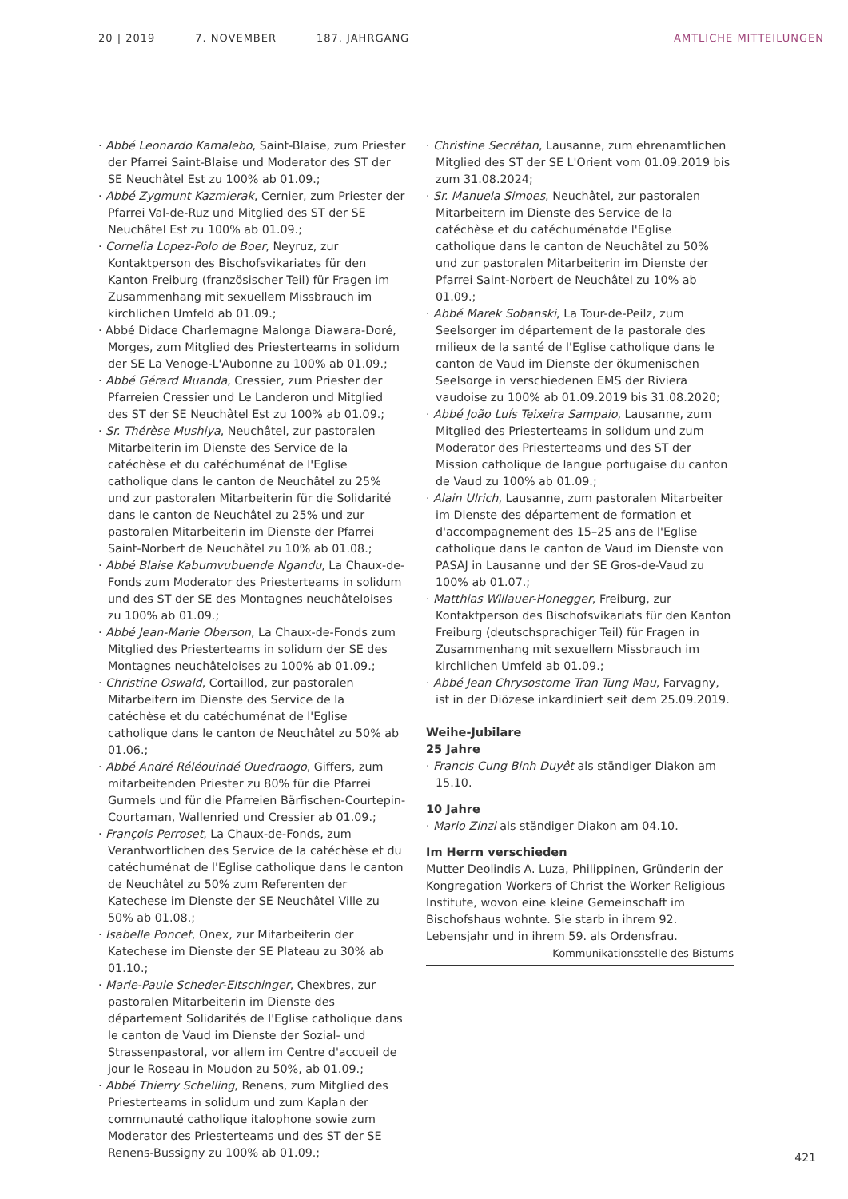20 | 2019 7. NOVEMBER 187. JAHRGANG AMTLICHE MITTEILUNGEN
· Abbé Leonardo Kamalebo, Saint-Blaise, zum Priester der Pfarrei Saint-Blaise und Moderator des ST der SE Neuchâtel Est zu 100% ab 01.09.;
· Abbé Zygmunt Kazmierak, Cernier, zum Priester der Pfarrei Val-de-Ruz und Mitglied des ST der SE Neuchâtel Est zu 100% ab 01.09.;
· Cornelia Lopez-Polo de Boer, Neyruz, zur Kontaktperson des Bischofsvikariates für den Kanton Freiburg (französischer Teil) für Fragen im Zusammenhang mit sexuellem Missbrauch im kirchlichen Umfeld ab 01.09.;
· Abbé Didace Charlemagne Malonga Diawara-Doré, Morges, zum Mitglied des Priesterteams in solidum der SE La Venoge-L'Aubonne zu 100% ab 01.09.;
· Abbé Gérard Muanda, Cressier, zum Priester der Pfarreien Cressier und Le Landeron und Mitglied des ST der SE Neuchâtel Est zu 100% ab 01.09.;
· Sr. Thérèse Mushiya, Neuchâtel, zur pastoralen Mitarbeiterin im Dienste des Service de la catéchèse et du catéchuménat de l'Eglise catholique dans le canton de Neuchâtel zu 25% und zur pastoralen Mitarbeiterin für die Solidarité dans le canton de Neuchâtel zu 25% und zur pastoralen Mitarbeiterin im Dienste der Pfarrei Saint-Norbert de Neuchâtel zu 10% ab 01.08.;
· Abbé Blaise Kabumvubuende Ngandu, La Chaux-de-Fonds zum Moderator des Priesterteams in solidum und des ST der SE des Montagnes neuchâteloises zu 100% ab 01.09.;
· Abbé Jean-Marie Oberson, La Chaux-de-Fonds zum Mitglied des Priesterteams in solidum der SE des Montagnes neuchâteloises zu 100% ab 01.09.;
· Christine Oswald, Cortaillod, zur pastoralen Mitarbeitern im Dienste des Service de la catéchèse et du catéchuménat de l'Eglise catholique dans le canton de Neuchâtel zu 50% ab 01.06.;
· Abbé André Rélé­ouindé Ouedraogo, Giffers, zum mitarbeitenden Priester zu 80% für die Pfarrei Gurmels und für die Pfarreien Bärfischen-Courtepin-Courtaman, Wallenried und Cressier ab 01.09.;
· François Perroset, La Chaux-de-Fonds, zum Verantwortlichen des Service de la catéchèse et du catéchuménat de l'Eglise catholique dans le canton de Neuchâtel zu 50% zum Referenten der Katechese im Dienste der SE Neuchâtel Ville zu 50% ab 01.08.;
· Isabelle Poncet, Onex, zur Mitarbeiterin der Katechese im Dienste der SE Plateau zu 30% ab 01.10.;
· Marie-Paule Scheder-Eltschinger, Chexbres, zur pastoralen Mitarbeiterin im Dienste des département Solidarités de l'Eglise catholique dans le canton de Vaud im Dienste der Sozial- und Strassenpastoral, vor allem im Centre d'accueil de jour le Roseau in Moudon zu 50%, ab 01.09.;
· Abbé Thierry Schelling, Renens, zum Mitglied des Priesterteams in solidum und zum Kaplan der communauté catholique italophone sowie zum Moderator des Priesterteams und des ST der SE Renens-Bussigny zu 100% ab 01.09.;
· Christine Secrétan, Lausanne, zum ehrenamtlichen Mitglied des ST der SE L'Orient vom 01.09.2019 bis zum 31.08.2024;
· Sr. Manuela Simoes, Neuchâtel, zur pastoralen Mitarbeitern im Dienste des Service de la catéchèse et du catéchuménatde l'Eglise catholique dans le canton de Neuchâtel zu 50% und zur pastoralen Mitarbeiterin im Dienste der Pfarrei Saint-Norbert de Neuchâtel zu 10% ab 01.09.;
· Abbé Marek Sobanski, La Tour-de-Peilz, zum Seelsorger im département de la pastorale des milieux de la santé de l'Eglise catholique dans le canton de Vaud im Dienste der ökumenischen Seelsorge in verschiedenen EMS der Riviera vaudoise zu 100% ab 01.09.2019 bis 31.08.2020;
· Abbé João Luís Teixeira Sampaio, Lausanne, zum Mitglied des Priesterteams in solidum und zum Moderator des Priesterteams und des ST der Mission catholique de langue portugaise du canton de Vaud zu 100% ab 01.09.;
· Alain Ulrich, Lausanne, zum pastoralen Mitarbeiter im Dienste des département de formation et d'accompagnement des 15–25 ans de l'Eglise catholique dans le canton de Vaud im Dienste von PASAJ in Lausanne und der SE Gros-de-Vaud zu 100% ab 01.07.;
· Matthias Willauer-Honegger, Freiburg, zur Kontaktperson des Bischofsvikariats für den Kanton Freiburg (deutschsprachiger Teil) für Fragen in Zusammenhang mit sexuellem Missbrauch im kirchlichen Umfeld ab 01.09.;
· Abbé Jean Chrysostome Tran Tung Mau, Farvagny, ist in der Diözese inkardiniert seit dem 25.09.2019.
Weihe-Jubilare
25 Jahre
· Francis Cung Binh Duyêt als ständiger Diakon am 15.10.
10 Jahre
· Mario Zinzi als ständiger Diakon am 04.10.
Im Herrn verschieden
Mutter Deolindis A. Luza, Philippinen, Gründerin der Kongregation Workers of Christ the Worker Religious Institute, wovon eine kleine Gemeinschaft im Bischofshaus wohnte. Sie starb in ihrem 92. Lebensjahr und in ihrem 59. als Ordensfrau.
Kommunikationsstelle des Bistums
421